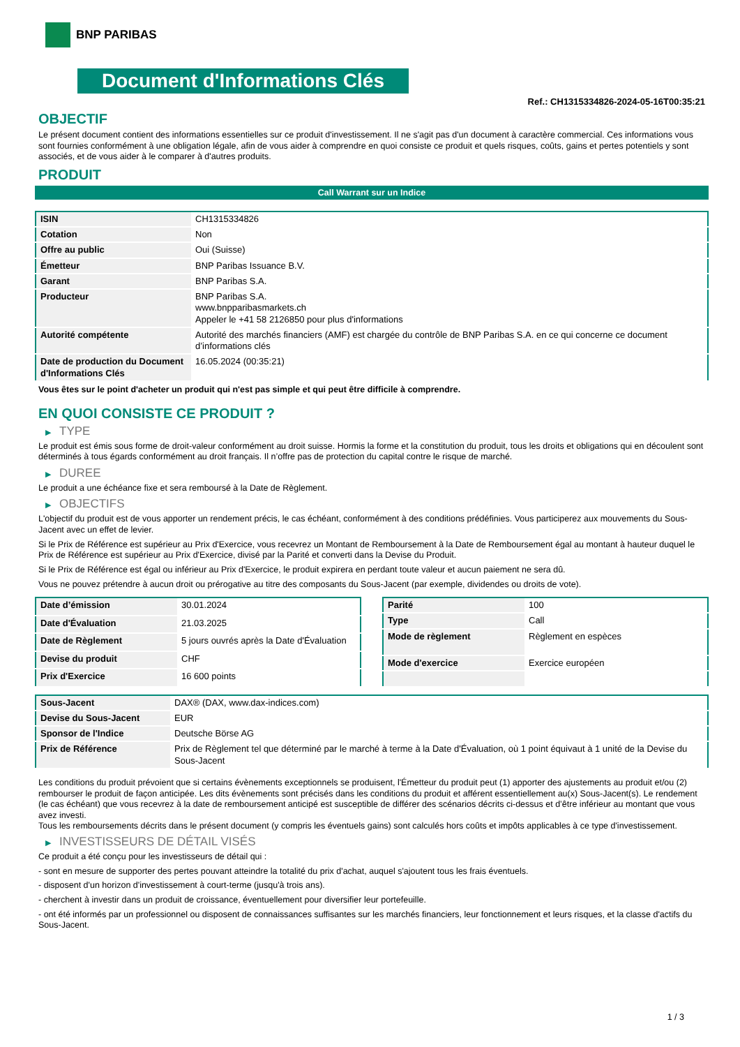BNP PARIBAS
Document d'Informations Clés
Ref.: CH1315334826-2024-05-16T00:35:21
OBJECTIF
Le présent document contient des informations essentielles sur ce produit d'investissement. Il ne s'agit pas d'un document à caractère commercial. Ces informations vous sont fournies conformément à une obligation légale, afin de vous aider à comprendre en quoi consiste ce produit et quels risques, coûts, gains et pertes potentiels y sont associés, et de vous aider à le comparer à d'autres produits.
PRODUIT
Call Warrant sur un Indice
| ISIN | CH1315334826 |
| Cotation | Non |
| Offre au public | Oui (Suisse) |
| Émetteur | BNP Paribas Issuance B.V. |
| Garant | BNP Paribas S.A. |
| Producteur | BNP Paribas S.A. www.bnpparibasmarkets.ch Appeler le +41 58 2126850 pour plus d'informations |
| Autorité compétente | Autorité des marchés financiers (AMF) est chargée du contrôle de BNP Paribas S.A. en ce qui concerne ce document d’informations clés |
| Date de production du Document d'Informations Clés | 16.05.2024 (00:35:21) |
Vous êtes sur le point d'acheter un produit qui n'est pas simple et qui peut être difficile à comprendre.
EN QUOI CONSISTE CE PRODUIT ?
▶ TYPE
Le produit est émis sous forme de droit-valeur conformément au droit suisse. Hormis la forme et la constitution du produit, tous les droits et obligations qui en découlent sont déterminés à tous égards conformément au droit français. Il n’offre pas de protection du capital contre le risque de marché.
▶ DUREE
Le produit a une échéance fixe et sera remboursé à la Date de Règlement.
▶ OBJECTIFS
L'objectif du produit est de vous apporter un rendement précis, le cas échéant, conformément à des conditions prédéfinies. Vous participerez aux mouvements du Sous-Jacent avec un effet de levier.
Si le Prix de Référence est supérieur au Prix d'Exercice, vous recevrez un Montant de Remboursement à la Date de Remboursement égal au montant à hauteur duquel le Prix de Référence est supérieur au Prix d'Exercice, divisé par la Parité et converti dans la Devise du Produit.
Si le Prix de Référence est égal ou inférieur au Prix d'Exercice, le produit expirera en perdant toute valeur et aucun paiement ne sera dû.
Vous ne pouvez prétendre à aucun droit ou prérogative au titre des composants du Sous-Jacent (par exemple, dividendes ou droits de vote).
| Date d’émission | 30.01.2024 |
| Date d'Évaluation | 21.03.2025 |
| Date de Règlement | 5 jours ouvrés après la Date d'Évaluation |
| Devise du produit | CHF |
| Prix d'Exercice | 16 600 points |
| Parité | 100 |
| Type | Call |
| Mode de règlement | Règlement en espèces |
| Mode d'exercice | Exercice européen |
| Sous-Jacent | DAX® (DAX, www.dax-indices.com) |
| Devise du Sous-Jacent | EUR |
| Sponsor de l'Indice | Deutsche Börse AG |
| Prix de Référence | Prix de Règlement tel que déterminé par le marché à terme à la Date d'Évaluation, où 1 point équivaut à 1 unité de la Devise du Sous-Jacent |
Les conditions du produit prévoient que si certains évènements exceptionnels se produisent, l'Émetteur du produit peut (1) apporter des ajustements au produit et/ou (2) rembourser le produit de façon anticipée. Les dits évènements sont précisés dans les conditions du produit et afférent essentiellement au(x) Sous-Jacent(s). Le rendement (le cas échéant) que vous recevrez à la date de remboursement anticipé est susceptible de différer des scénarios décrits ci-dessus et d’être inférieur au montant que vous avez investi.
Tous les remboursements décrits dans le présent document (y compris les éventuels gains) sont calculés hors coûts et impôts applicables à ce type d'investissement.
▶ INVESTISSEURS DE DÉTAIL VISÉS
Ce produit a été conçu pour les investisseurs de détail qui :
- sont en mesure de supporter des pertes pouvant atteindre la totalité du prix d'achat, auquel s'ajoutent tous les frais éventuels.
- disposent d'un horizon d'investissement à court-terme (jusqu'à trois ans).
- cherchent à investir dans un produit de croissance, éventuellement pour diversifier leur portefeuille.
- ont été informés par un professionnel ou disposent de connaissances suffisantes sur les marchés financiers, leur fonctionnement et leurs risques, et la classe d'actifs du Sous-Jacent.
1 / 3